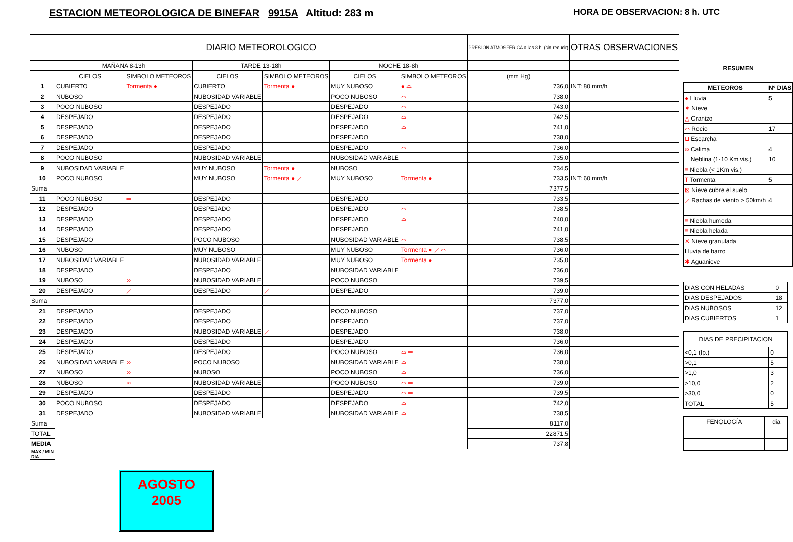ESTACION METEOROLOGICA DE BINEFAR 9915A Altitud: 283 m HORA DE OBSERVACION: 8 h. UTC
| | DIARIO METEOROLOGICO | | | | | | PRESIÓN ATMOSFÉRICA a las 8 h. (sin reducir) | OTRAS OBSERVACIONES |
| --- | --- | --- | --- | --- | --- | --- | --- | --- |
| | MAÑANA 8-13h | | TARDE 13-18h | | NOCHE 18-8h | | | |
| | CIELOS | SIMBOLO METEOROS | CIELOS | SIMBOLO METEOROS | CIELOS | SIMBOLO METEOROS | (mm Hg) | |
| 1 | CUBIERTO | Tormenta ● | CUBIERTO | Tormenta ● | MUY NUBOSO | ● ⌓ ═ | 736,0 | INT: 80 mm/h |
| 2 | NUBOSO | | NUBOSIDAD VARIABLE | | POCO NUBOSO | ⌓ | 738,0 | |
| 3 | POCO NUBOSO | | DESPEJADO | | DESPEJADO | ⌓ | 743,0 | |
| 4 | DESPEJADO | | DESPEJADO | | DESPEJADO | ⌓ | 742,5 | |
| 5 | DESPEJADO | | DESPEJADO | | DESPEJADO | ⌓ | 741,0 | |
| 6 | DESPEJADO | | DESPEJADO | | DESPEJADO | | 738,0 | |
| 7 | DESPEJADO | | DESPEJADO | | DESPEJADO | ⌓ | 736,0 | |
| 8 | POCO NUBOSO | | NUBOSIDAD VARIABLE | | NUBOSIDAD VARIABLE | | 735,0 | |
| 9 | NUBOSIDAD VARIABLE | | MUY NUBOSO | Tormenta ● | NUBOSO | | 734,5 | |
| 10 | POCO NUBOSO | | MUY NUBOSO | Tormenta ● ⟋ | MUY NUBOSO | Tormenta ● ═ | 733,5 | INT: 60 mm/h |
| Suma | | | | | | | 7377,5 | |
| 11 | POCO NUBOSO | ═ | DESPEJADO | | DESPEJADO | | 733,5 | |
| 12 | DESPEJADO | | DESPEJADO | | DESPEJADO | ⌓ | 738,5 | |
| 13 | DESPEJADO | | DESPEJADO | | DESPEJADO | ⌓ | 740,0 | |
| 14 | DESPEJADO | | DESPEJADO | | DESPEJADO | | 741,0 | |
| 15 | DESPEJADO | | POCO NUBOSO | | NUBOSIDAD VARIABLE | ⌓ | 738,5 | |
| 16 | NUBOSO | | MUY NUBOSO | | MUY NUBOSO | Tormenta ● ⟋ ⌓ | 736,0 | |
| 17 | NUBOSIDAD VARIABLE | | NUBOSIDAD VARIABLE | | MUY NUBOSO | Tormenta ● | 735,0 | |
| 18 | DESPEJADO | | DESPEJADO | | NUBOSIDAD VARIABLE | ═ | 736,0 | |
| 19 | NUBOSO | ∞ | NUBOSIDAD VARIABLE | | POCO NUBOSO | | 739,5 | |
| 20 | DESPEJADO | ⟋ | DESPEJADO | ⟋ | DESPEJADO | | 739,0 | |
| Suma | | | | | | | 7377,0 | |
| 21 | DESPEJADO | | DESPEJADO | | POCO NUBOSO | | 737,0 | |
| 22 | DESPEJADO | | DESPEJADO | | DESPEJADO | | 737,0 | |
| 23 | DESPEJADO | | NUBOSIDAD VARIABLE | ⟋ | DESPEJADO | | 738,0 | |
| 24 | DESPEJADO | | DESPEJADO | | DESPEJADO | | 736,0 | |
| 25 | DESPEJADO | | DESPEJADO | | POCO NUBOSO | ⌓ ═ | 736,0 | |
| 26 | NUBOSIDAD VARIABLE | ∞ | POCO NUBOSO | | NUBOSIDAD VARIABLE | ⌓ ═ | 738,0 | |
| 27 | NUBOSO | ∞ | NUBOSO | | POCO NUBOSO | ⌓ | 736,0 | |
| 28 | NUBOSO | ∞ | NUBOSIDAD VARIABLE | | POCO NUBOSO | ⌓ ═ | 739,0 | |
| 29 | DESPEJADO | | DESPEJADO | | DESPEJADO | ⌓ ═ | 739,5 | |
| 30 | POCO NUBOSO | | DESPEJADO | | DESPEJADO | ⌓ ═ | 742,0 | |
| 31 | DESPEJADO | | NUBOSIDAD VARIABLE | | NUBOSIDAD VARIABLE | ⌓ ═ | 738,5 | |
| Suma | | | | | | | 8117,0 | |
| TOTAL | | | | | | | 22871,5 | |
| MEDIA | | | | | | | 737,8 | |
| MAX / MIN DIA | | | | | | | | |
AGOSTO
2005
RESUMEN
| METEOROS | Nº DIAS |
| --- | --- |
| ● Lluvia | 5 |
| ✶ Nieve | |
| △ Granizo | |
| ⌓ Rocío | 17 |
| ⊔ Escarcha | |
| ∞ Calima | 4 |
| ═ Neblina (1-10 Km vis.) | 10 |
| ≡ Niebla (< 1Km vis.) | |
| T Tormenta | 5 |
| ⊠ Nieve cubre el suelo | |
| ⟋ Rachas de viento > 50km/h | 4 |
| ≡ Niebla humeda | |
| ≡ Niebla helada | |
| ✕ Nieve granulada | |
| Lluvia de barro | |
| ✱ Aguanieve | |
| DIAS CON HELADAS | 0 |
| DIAS DESPEJADOS | 18 |
| DIAS NUBOSOS | 12 |
| DIAS CUBIERTOS | 1 |
| DIAS DE PRECIPITACION | |
| --- | --- |
| <0,1 (Ip.) | 0 |
| >0,1 | 5 |
| >1,0 | 3 |
| >10,0 | 2 |
| >30,0 | 0 |
| TOTAL | 5 |
| FENOLOGÍA | dia |
| --- | --- |